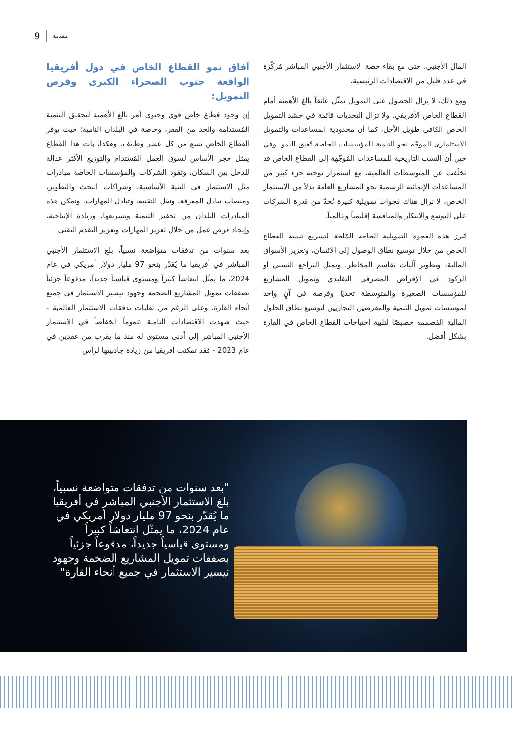9 مقدمة
آفاق نمو القطاع الخاص في دول أفريقيا الواقعة جنوب الصحراء الكبرى وفرص التمويل:
إن وجود قطاع خاص قوي وحيوي أمر بالغ الأهمية لتحقيق التنمية المُستدامة والحد من الفقر، وخاصة في البلدان النامية؛ حيث يوفر القطاع الخاص تسع من كل عشر وظائف. وهكذا، بات هذا القطاع يمثل حجر الأساس لسوق العمل المُستدام والتوزيع الأكثر عدالة للدخل بين السكان، وتقود الشركات والمؤسسات الخاصة مبادرات مثل الاستثمار في البنية الأساسية، وشراكات البحث والتطوير، ومنصات تبادل المعرفة، ونقل التقنية، وتبادل المهارات. وتمكن هذه المبادرات البلدان من تحفيز التنمية وتسريعها، وزيادة الإنتاجية، وإيجاد فرص عمل من خلال تعزيز المهارات وتعزيز التقدم التقني.
بعد سنوات من تدفقات متواضعة نسبياً، بلغ الاستثمار الأجنبي المباشر في أفريقيا ما يُقدّر بنحو 97 مليار دولار أمريكي في عام 2024، ما يمثّل انتعاشاً كبيراً ومستوى قياسياً جديداً، مدفوعاً جزئياً بصفقات تمويل المشاريع الضخمة وجهود تيسير الاستثمار في جميع أنحاء القارة. وعلى الرغم من تقلبات تدفقات الاستثمار العالمية - حيث شهدت الاقتصادات النامية عموماً انخفاضاً في الاستثمار الأجنبي المباشر إلى أدنى مستوى له منذ ما يقرب من عقدين في عام 2023 - فقد تمكنت أفريقيا من زيادة جاذبيتها لرأس
المال الأجنبي، حتى مع بقاء حصة الاستثمار الأجنبي المباشر مُركّزة في عدد قليل من الاقتصادات الرئيسية.
ومع ذلك، لا يزال الحصول على التمويل يمثّل عائقاً بالغ الأهمية أمام القطاع الخاص الأفريقي. ولا تزال التحديات قائمة في حشد التمويل الخاص الكافي طويل الأجل، كما أن محدودية المساعدات والتمويل الاستثماري الموجّه نحو التنمية للمؤسسات الخاصة تُعيق النمو. وفي حين أن النسب التاريخية للمساعدات المُوجّهة إلى القطاع الخاص قد تخلّفت عن المتوسطات العالمية، مع استمرار توجيه جزء كبير من المساعدات الإنمائية الرسمية نحو المشاريع العامة بدلاً من الاستثمار الخاص، لا تزال هناك فجوات تمويلية كبيرة تُحدّ من قدرة الشركات على التوسع والابتكار والمنافسة إقليمياً وعالمياً.
تُبرز هذه الفجوة التمويلية الحاجة المُلحة لتسريع تنمية القطاع الخاص من خلال توسيع نطاق الوصول إلى الائتمان، وتعزيز الأسواق المالية، وتطوير آليات تقاسم المخاطر. ويمثل التراجع النسبي أو الركود في الإقراض المصرفي التقليدي وتمويل المشاريع للمؤسسات الصغيرة والمتوسطة تحديًا وفرصة في آنٍ واحد لمؤسسات تمويل التنمية والمقرضين التجاريين لتوسيع نطاق الحلول المالية المُصممة خصيصًا لتلبية احتياجات القطاع الخاص في القارة بشكل أفضل.
"بعد سنوات من تدفقات متواضعة نسبياً، بلغ الاستثمار الأجنبي المباشر في أفريقيا ما يُقدّر بنحو 97 مليار دولار أمريكي في عام 2024، ما يمثّل انتعاشاً كبيراً ومستوى قياسياً جديداً، مدفوعاً جزئياً بصفقات تمويل المشاريع الضخمة وجهود تيسير الاستثمار في جميع أنحاء القارة"